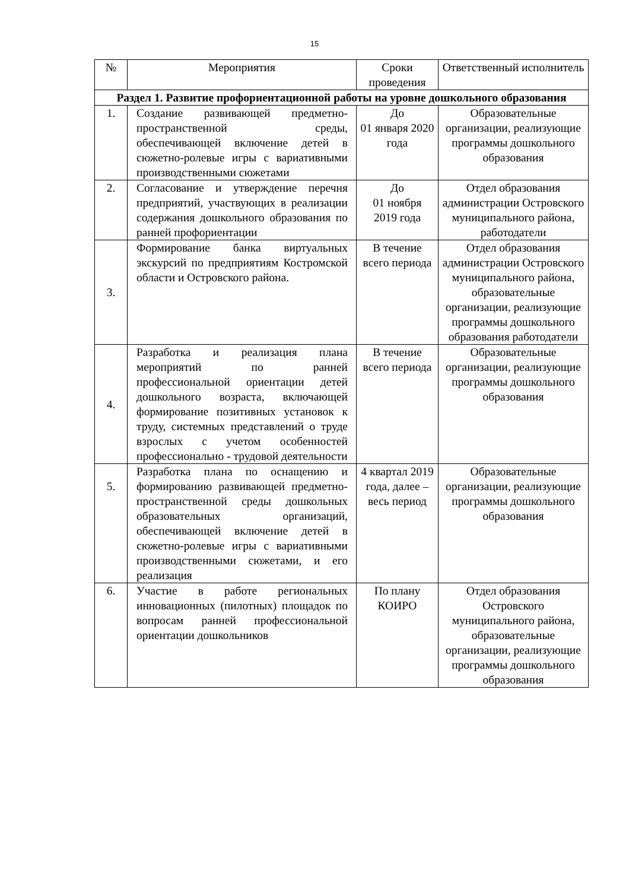15
| № | Мероприятия | Сроки проведения | Ответственный исполнитель |
| --- | --- | --- | --- |
| Раздел 1. Развитие профориентационной работы на уровне дошкольного образования | | | |
| 1. | Создание развивающей предметно-пространственной среды, обеспечивающей включение детей в сюжетно-ролевые игры с вариативными производственными сюжетами | До 01 января 2020 года | Образовательные организации, реализующие программы дошкольного образования |
| 2. | Согласование и утверждение перечня предприятий, участвующих в реализации содержания дошкольного образования по ранней профориентации | До 01 ноября 2019 года | Отдел образования администрации Островского муниципального района, работодатели |
| 3. | Формирование банка виртуальных экскурсий по предприятиям Костромской области и Островского района. | В течение всего периода | Отдел образования администрации Островского муниципального района, образовательные организации, реализующие программы дошкольного образования работодатели |
| 4. | Разработка и реализация плана мероприятий по ранней профессиональной ориентации детей дошкольного возраста, включающей формирование позитивных установок к труду, системных представлений о труде взрослых с учетом особенностей профессионально - трудовой деятельности | В течение всего периода | Образовательные организации, реализующие программы дошкольного образования |
| 5. | Разработка плана по оснащению и формированию развивающей предметно-пространственной среды дошкольных образовательных организаций, обеспечивающей включение детей в сюжетно-ролевые игры с вариативными производственными сюжетами, и его реализация | 4 квартал 2019 года, далее – весь период | Образовательные организации, реализующие программы дошкольного образования |
| 6. | Участие в работе региональных инновационных (пилотных) площадок по вопросам ранней профессиональной ориентации дошкольников | По плану КОИРО | Отдел образования Островского муниципального района, образовательные организации, реализующие программы дошкольного образования |